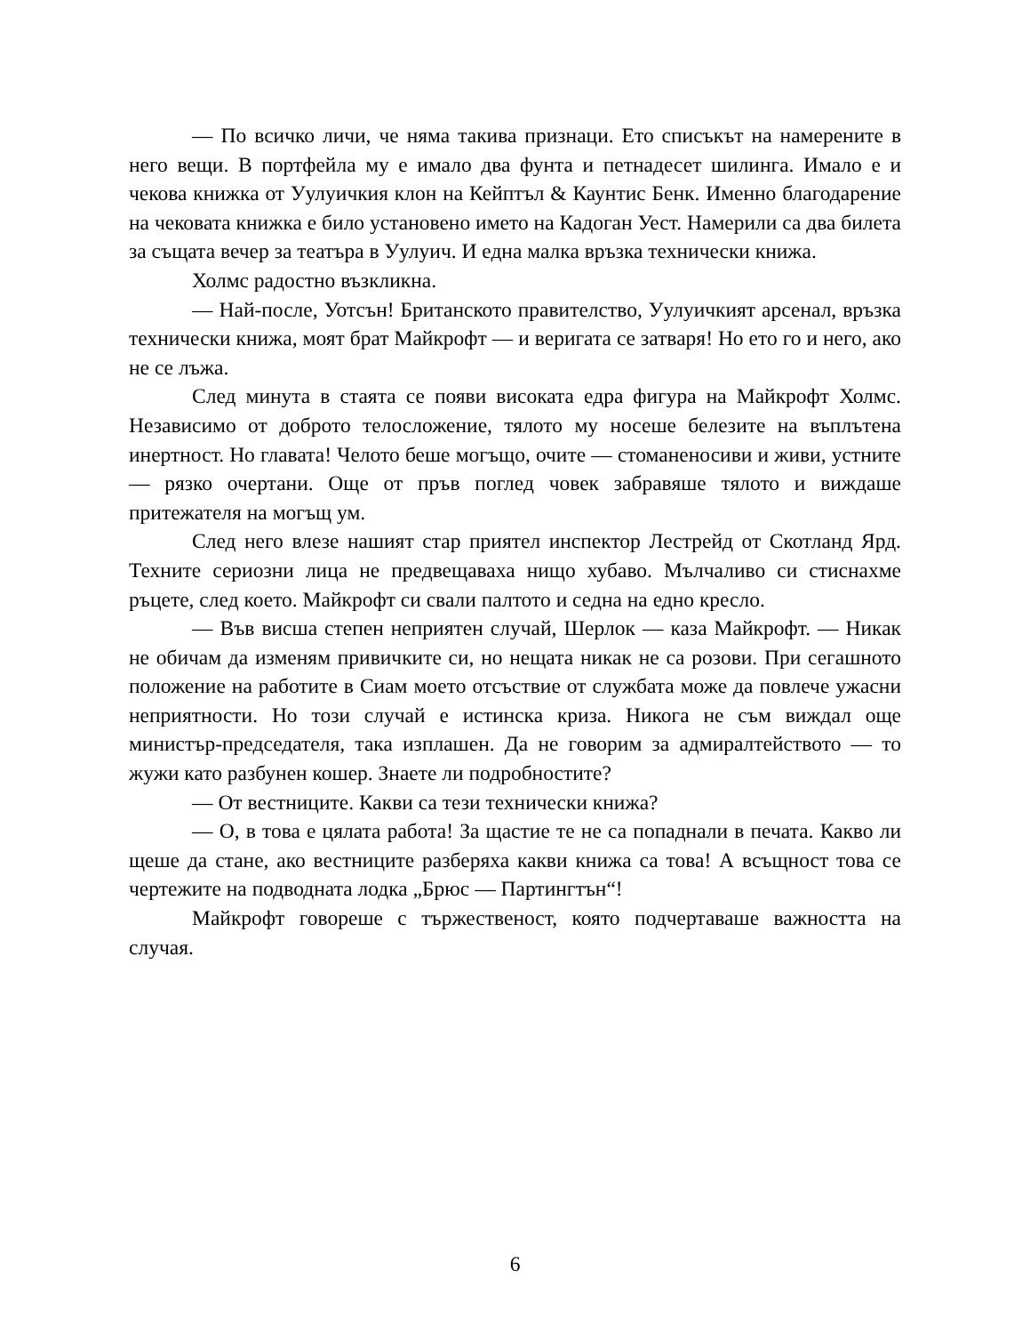— По всичко личи, че няма такива признаци. Ето списъкът на намерените в него вещи. В портфейла му е имало два фунта и петнадесет шилинга. Имало е и чекова книжка от Уулуичкия клон на Кейптъл & Каунтис Бенк. Именно благодарение на чековата книжка е било установено името на Кадоган Уест. Намерили са два билета за същата вечер за театъра в Уулуич. И една малка връзка технически книжа.
Холмс радостно възкликна.
— Най-после, Уотсън! Британското правителство, Уулуичкият арсенал, връзка технически книжа, моят брат Майкрофт — и веригата се затваря! Но ето го и него, ако не се лъжа.
След минута в стаята се появи високата едра фигура на Майкрофт Холмс. Независимо от доброто телосложение, тялото му носеше белезите на въплътена инертност. Но главата! Челото беше могъщо, очите — стоманеносиви и живи, устните — рязко очертани. Още от пръв поглед човек забравяше тялото и виждаше притежателя на могъщ ум.
След него влезе нашият стар приятел инспектор Лестрейд от Скотланд Ярд. Техните сериозни лица не предвещаваха нищо хубаво. Мълчаливо си стиснахме ръцете, след което. Майкрофт си свали палтото и седна на едно кресло.
— Във висша степен неприятен случай, Шерлок — каза Майкрофт. — Никак не обичам да изменям привичките си, но нещата никак не са розови. При сегашното положение на работите в Сиам моето отсъствие от службата може да повлече ужасни неприятности. Но този случай е истинска криза. Никога не съм виждал още министър-председателя, така изплашен. Да не говорим за адмиралтейството — то жужи като разбунен кошер. Знаете ли подробностите?
— От вестниците. Какви са тези технически книжа?
— О, в това е цялата работа! За щастие те не са попаднали в печата. Какво ли щеше да стане, ако вестниците разберяха какви книжа са това! А всъщност това се чертежите на подводната лодка „Брюс — Партингтън“!
Майкрофт говореше с тържественост, която подчертаваше важността на случая.
6